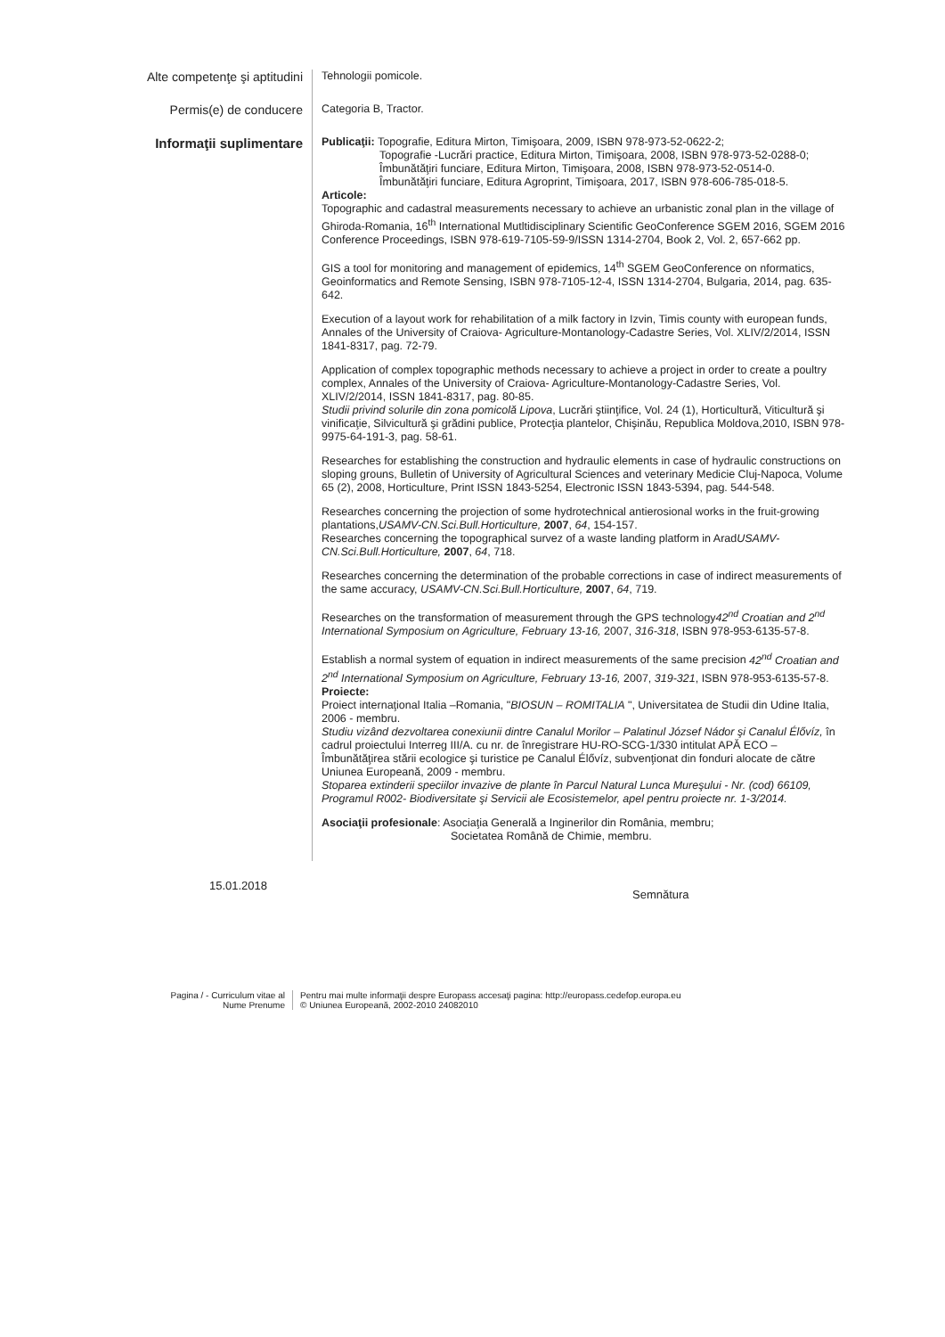Alte competenţe şi aptitudini
Tehnologii pomicole.
Permis(e) de conducere
Categoria B, Tractor.
Informaţii suplimentare
Publicaţii: Topografie, Editura Mirton, Timişoara, 2009, ISBN 978-973-52-0622-2;
Topografie -Lucrări practice, Editura Mirton, Timişoara, 2008, ISBN 978-973-52-0288-0;
Îmbunătăţiri funciare, Editura Mirton, Timişoara, 2008, ISBN 978-973-52-0514-0.
Îmbunătăţiri funciare, Editura Agroprint, Timişoara, 2017, ISBN 978-606-785-018-5.
Articole:
Topographic and cadastral measurements necessary to achieve an urbanistic zonal plan in the village of Ghiroda-Romania, 16<sup>th</sup> International Mutltidisciplinary Scientific GeoConference SGEM 2016, SGEM 2016 Conference Proceedings, ISBN 978-619-7105-59-9/ISSN 1314-2704, Book 2, Vol. 2, 657-662 pp.
GIS a tool for monitoring and management of epidemics, 14<sup>th</sup> SGEM GeoConference on nformatics, Geoinformatics and Remote Sensing, ISBN 978-7105-12-4, ISSN 1314-2704, Bulgaria, 2014, pag. 635-642.
Execution of a layout work for rehabilitation of a milk factory in Izvin, Timis county with european funds, Annales of the University of Craiova- Agriculture-Montanology-Cadastre Series, Vol. XLIV/2/2014, ISSN 1841-8317, pag. 72-79.
Application of complex topographic methods necessary to achieve a project in order to create a poultry complex, Annales of the University of Craiova- Agriculture-Montanology-Cadastre Series, Vol. XLIV/2/2014, ISSN 1841-8317, pag. 80-85.
Studii privind solurile din zona pomicolă Lipova, Lucrări ştiinţifice, Vol. 24 (1), Horticultură, Viticultură şi vinificaţie, Silvicultură şi grădini publice, Protecţia plantelor, Chişinău, Republica Moldova,2010, ISBN 978-9975-64-191-3, pag. 58-61.
Researches for establishing the construction and hydraulic elements in case of hydraulic constructions on sloping grouns, Bulletin of University of Agricultural Sciences and veterinary Medicie Cluj-Napoca, Volume 65 (2), 2008, Horticulture, Print ISSN 1843-5254, Electronic ISSN 1843-5394, pag. 544-548.
Researches concerning the projection of some hydrotechnical antierosional works in the fruit-growing plantations,USAMV-CN.Sci.Bull.Horticulture, 2007, 64, 154-157.
Researches concerning the topographical survez of a waste landing platform in AradUSAMV-CN.Sci.Bull.Horticulture, 2007, 64, 718.
Researches concerning the determination of the probable corrections in case of indirect measurements of the same accuracy, USAMV-CN.Sci.Bull.Horticulture, 2007, 64, 719.
Researches on the transformation of measurement through the GPS technology42<sup>nd</sup> Croatian and 2<sup>nd</sup> International Symposium on Agriculture, February 13-16, 2007, 316-318, ISBN 978-953-6135-57-8.
Establish a normal system of equation in indirect measurements of the same precision 42<sup>nd</sup> Croatian and 2<sup>nd</sup> International Symposium on Agriculture, February 13-16, 2007, 319-321, ISBN 978-953-6135-57-8.
Proiecte:
Proiect internaţional Italia –Romania, "BIOSUN – ROMITALIA ", Universitatea de Studii din Udine Italia, 2006 - membru.
Studiu vizând dezvoltarea conexiunii dintre Canalul Morilor – Palatinul József Nádor şi Canalul Élővíz, în cadrul proiectului Interreg III/A. cu nr. de înregistrare HU-RO-SCG-1/330 intitulat APĂ ECO – Îmbunătăţirea stării ecologice şi turistice pe Canalul Élővíz, subvenţionat din fonduri alocate de către Uniunea Europeană, 2009 - membru.
Stoparea extinderii speciilor invazive de plante în Parcul Natural Lunca Mureşului - Nr. (cod) 66109, Programul R002- Biodiversitate şi Servicii ale Ecosistemelor, apel pentru proiecte nr. 1-3/2014.
Asociaţii profesionale: Asociaţia Generală a Inginerilor din România, membru;
Societatea Română de Chimie, membru.
15.01.2018
Semnătura
Pagina / - Curriculum vitae al
Nume Prenume
Pentru mai multe informaţii despre Europass accesaţi pagina: http://europass.cedefop.europa.eu
© Uniunea Europeană, 2002-2010 24082010